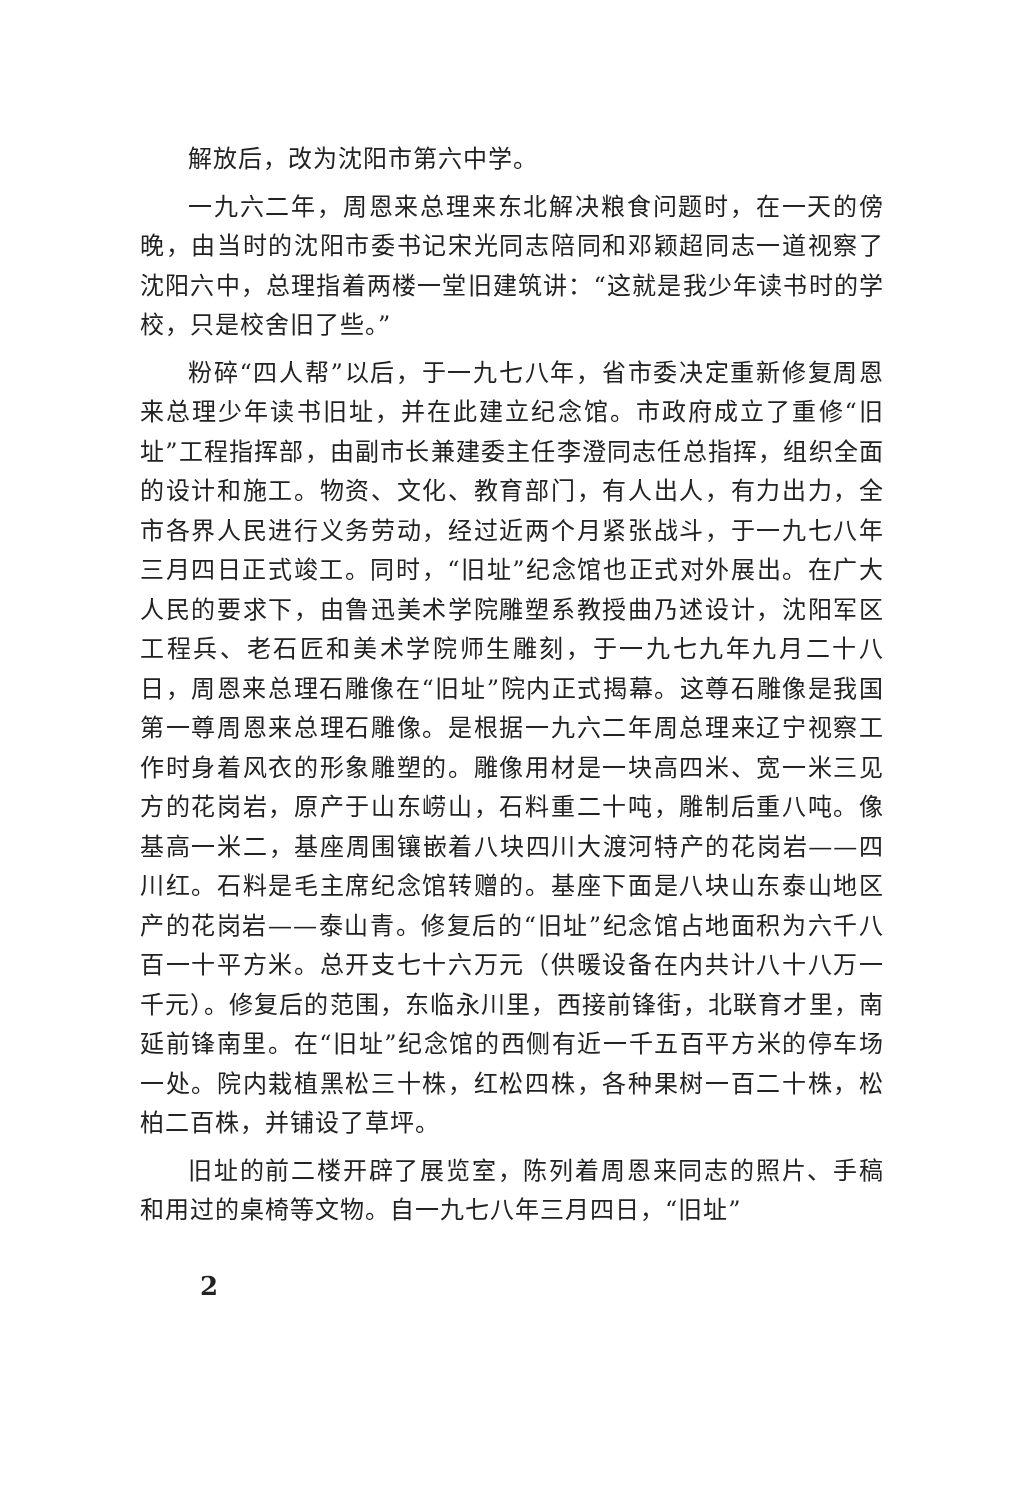解放后，改为沈阳市第六中学。
一九六二年，周恩来总理来东北解决粮食问题时，在一天的傍晚，由当时的沈阳市委书记宋光同志陪同和邓颖超同志一道视察了沈阳六中，总理指着两楼一堂旧建筑讲：“这就是我少年读书时的学校，只是校舍旧了些。”
粉碎“四人帮”以后，于一九七八年，省市委决定重新修复周恩来总理少年读书旧址，并在此建立纪念馆。市政府成立了重修“旧址”工程指挥部，由副市长兼建委主任李澄同志任总指挥，组织全面的设计和施工。物资、文化、教育部门，有人出人，有力出力，全市各界人民进行义务劳动，经过近两个月紧张战斗，于一九七八年三月四日正式竣工。同时，“旧址”纪念馆也正式对外展出。在广大人民的要求下，由鲁迅美术学院雕塑系教授曲乃述设计，沈阳军区工程兵、老石匠和美术学院师生雕刻，于一九七九年九月二十八日，周恩来总理石雕像在“旧址”院内正式揭幕。这尊石雕像是我国第一尊周恩来总理石雕像。是根据一九六二年周总理来辽宁视察工作时身着风衣的形象雕塑的。雕像用材是一块高四米、宽一米三见方的花岗岩，原产于山东崂山，石料重二十吨，雕制后重八吨。像基高一米二，基座周围镶嵌着八块四川大渡河特产的花岗岩——四川红。石料是毛主席纪念馆转赠的。基座下面是八块山东泰山地区产的花岗岩——泰山青。修复后的“旧址”纪念馆占地面积为六千八百一十平方米。总开支七十六万元（供暖设备在内共计八十八万一千元）。修复后的范围，东临永川里，西接前锋街，北联育才里，南延前锋南里。在“旧址”纪念馆的西侧有近一千五百平方米的停车场一处。院内栽植黑松三十株，红松四株，各种果树一百二十株，松柏二百株，并铺设了草坪。
旧址的前二楼开辟了展览室，陈列着周恩来同志的照片、手稿和用过的桌椅等文物。自一九七八年三月四日，“旧址”
2